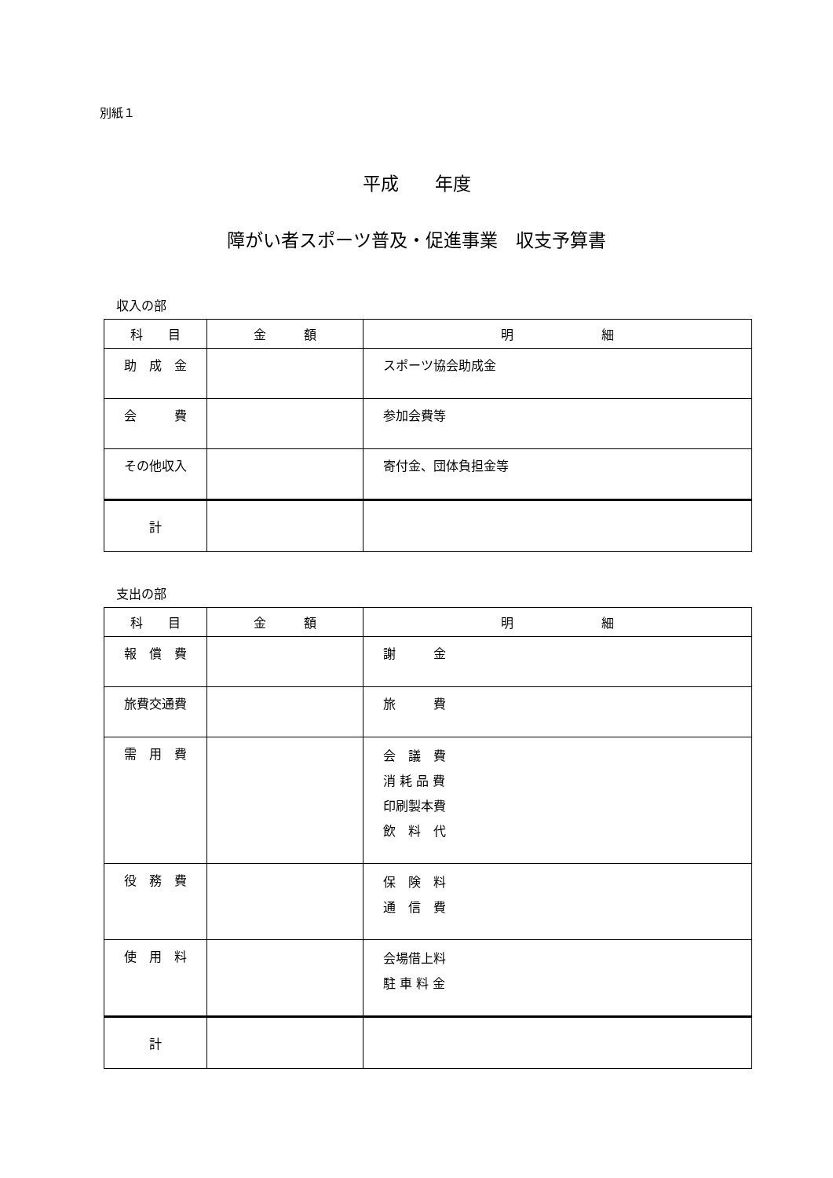別紙１
平成　　年度
障がい者スポーツ普及・促進事業　収支予算書
収入の部
| 科 目 | 金 額 | 明 細 |
| --- | --- | --- |
| 助 成 金 | | スポーツ協会助成金 |
| 会 費 | | 参加会費等 |
| その他収入 | | 寄付金、団体負担金等 |
| 計 | | |
支出の部
| 科 目 | 金 額 | 明 細 |
| --- | --- | --- |
| 報 償 費 | | 謝 金 |
| 旅費交通費 | | 旅 費 |
| 需 用 費 | | 会 議 費 消 耗 品 費 印刷製本費 飲 料 代 |
| 役 務 費 | | 保 険 料 通 信 費 |
| 使 用 料 | | 会場借上料 駐 車 料 金 |
| 計 | | |